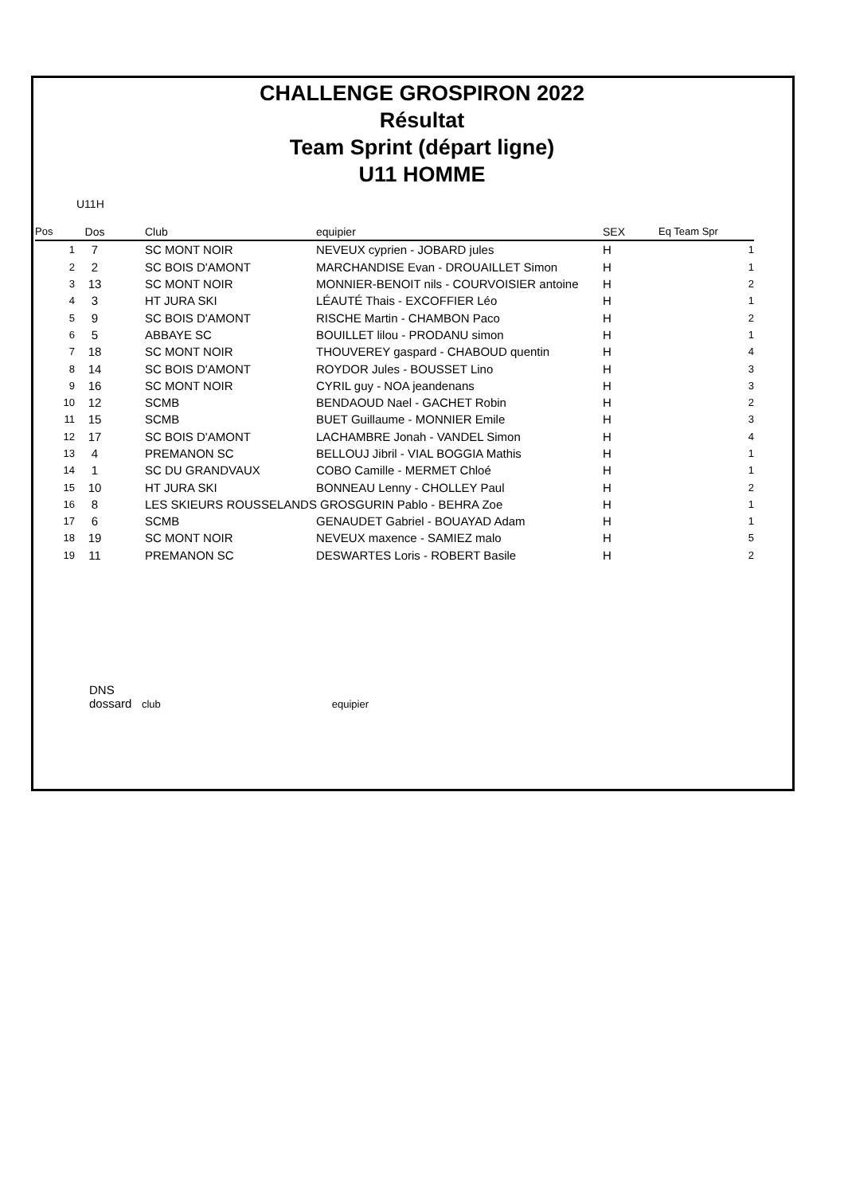CHALLENGE GROSPIRON 2022
Résultat
Team Sprint (départ ligne)
U11 HOMME
U11H
| Pos | Dos | Club | equipier | SEX | Eq Team Spr |
| --- | --- | --- | --- | --- | --- |
| 1 | 7 | SC MONT NOIR | NEVEUX cyprien - JOBARD jules | H | 1 |
| 2 | 2 | SC BOIS D'AMONT | MARCHANDISE Evan - DROUAILLET Simon | H | 1 |
| 3 | 13 | SC MONT NOIR | MONNIER-BENOIT nils - COURVOISIER antoine | H | 2 |
| 4 | 3 | HT JURA SKI | LÉAUTÉ Thais - EXCOFFIER Léo | H | 1 |
| 5 | 9 | SC BOIS D'AMONT | RISCHE Martin - CHAMBON Paco | H | 2 |
| 6 | 5 | ABBAYE SC | BOUILLET lilou - PRODANU simon | H | 1 |
| 7 | 18 | SC MONT NOIR | THOUVEREY gaspard - CHABOUD quentin | H | 4 |
| 8 | 14 | SC BOIS D'AMONT | ROYDOR Jules - BOUSSET Lino | H | 3 |
| 9 | 16 | SC MONT NOIR | CYRIL guy - NOA jeandenans | H | 3 |
| 10 | 12 | SCMB | BENDAOUD Nael - GACHET Robin | H | 2 |
| 11 | 15 | SCMB | BUET Guillaume - MONNIER Emile | H | 3 |
| 12 | 17 | SC BOIS D'AMONT | LACHAMBRE Jonah - VANDEL Simon | H | 4 |
| 13 | 4 | PREMANON SC | BELLOUJ Jibril - VIAL BOGGIA Mathis | H | 1 |
| 14 | 1 | SC DU GRANDVAUX | COBO Camille - MERMET Chloé | H | 1 |
| 15 | 10 | HT JURA SKI | BONNEAU Lenny - CHOLLEY Paul | H | 2 |
| 16 | 8 | LES SKIEURS ROUSSELANDS GROSGURIN Pablo - BEHRA Zoe | | H | 1 |
| 17 | 6 | SCMB | GENAUDET Gabriel - BOUAYAD Adam | H | 1 |
| 18 | 19 | SC MONT NOIR | NEVEUX maxence - SAMIEZ malo | H | 5 |
| 19 | 11 | PREMANON SC | DESWARTES Loris - ROBERT Basile | H | 2 |
DNS
dossard club equipier